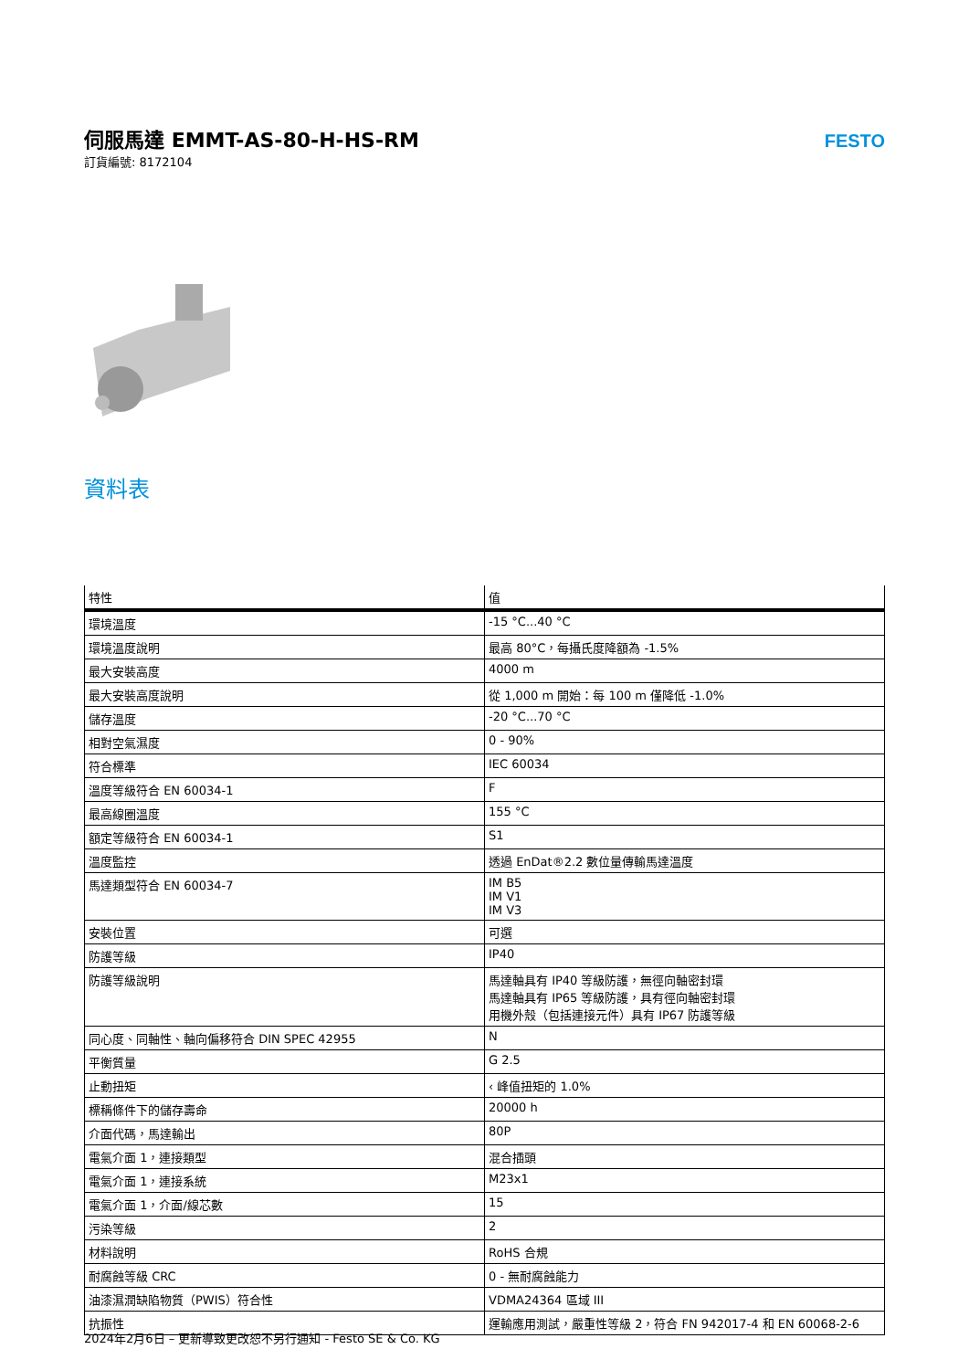伺服馬達 EMMT-AS-80-H-HS-RM
訂貨編號: 8172104
FESTO
資料表
| 特性 | 值 |
| --- | --- |
| 環境溫度 | -15 °C...40 °C |
| 環境溫度說明 | 最高 80°C，每攝氏度降額為 -1.5% |
| 最大安裝高度 | 4000 m |
| 最大安裝高度說明 | 從 1,000 m 開始：每 100 m 僅降低 -1.0% |
| 儲存溫度 | -20 °C...70 °C |
| 相對空氣濕度 | 0 - 90% |
| 符合標準 | IEC 60034 |
| 溫度等級符合 EN 60034-1 | F |
| 最高線圈溫度 | 155 °C |
| 額定等級符合 EN 60034-1 | S1 |
| 溫度監控 | 透過 EnDat®2.2 數位量傳輸馬達溫度 |
| 馬達類型符合 EN 60034-7 | IM B5 IM V1 IM V3 |
| 安裝位置 | 可選 |
| 防護等級 | IP40 |
| 防護等級說明 | 馬達軸具有 IP40 等級防護，無徑向軸密封環 馬達軸具有 IP65 等級防護，具有徑向軸密封環 用機外殼（包括連接元件）具有 IP67 防護等級 |
| 同心度、同軸性、軸向偏移符合 DIN SPEC 42955 | N |
| 平衡質量 | G 2.5 |
| 止動扭矩 | ‹ 峰值扭矩的 1.0% |
| 標稱條件下的儲存壽命 | 20000 h |
| 介面代碼，馬達輸出 | 80P |
| 電氣介面 1，連接類型 | 混合插頭 |
| 電氣介面 1，連接系統 | M23x1 |
| 電氣介面 1，介面/線芯數 | 15 |
| 污染等級 | 2 |
| 材料說明 | RoHS 合規 |
| 耐腐蝕等級 CRC | 0 - 無耐腐蝕能力 |
| 油漆濕潤缺陷物質（PWIS）符合性 | VDMA24364 區域 III |
| 抗振性 | 運輸應用測試，嚴重性等級 2，符合 FN 942017-4 和 EN 60068-2-6 |
2024年2月6日 – 更新導致更改恕不另行通知 - Festo SE & Co. KG